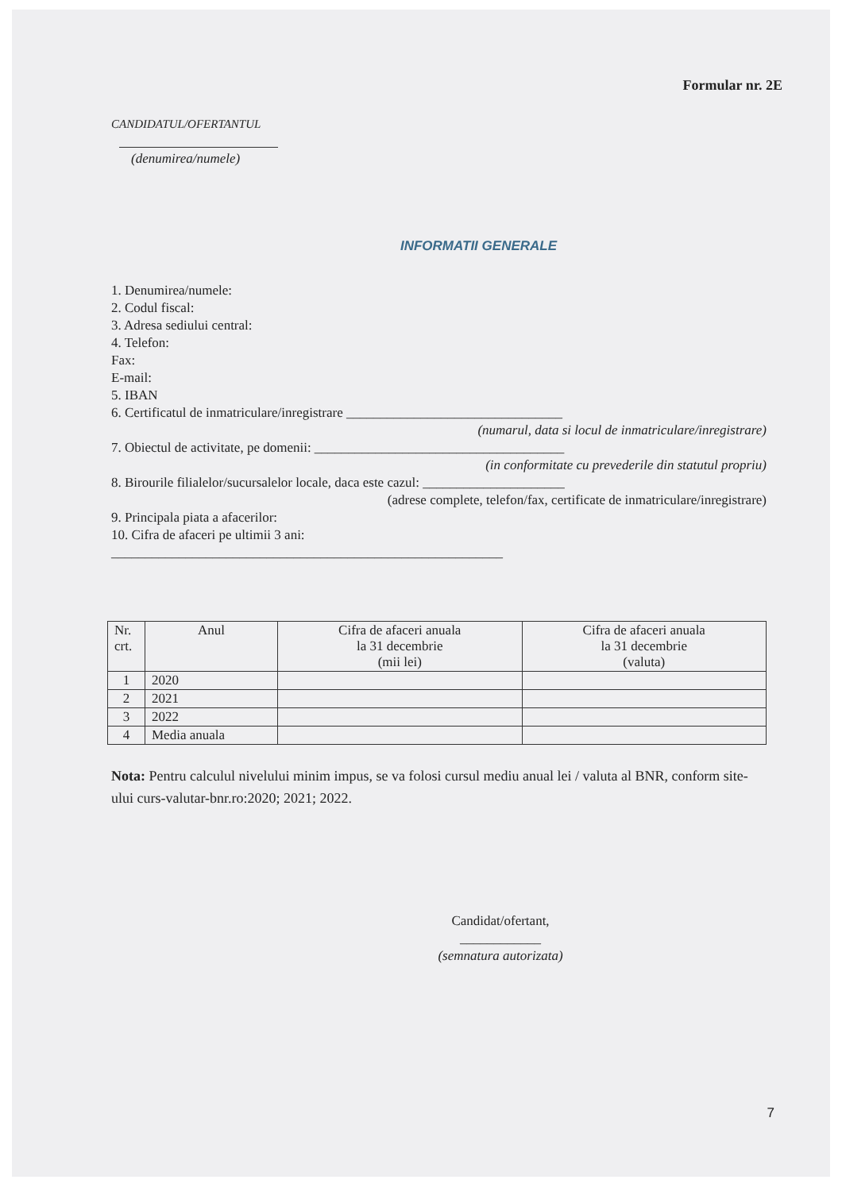Formular nr. 2E
CANDIDATUL/OFERTANTUL
(denumirea/numele)
INFORMATII GENERALE
1. Denumirea/numele:
2. Codul fiscal:
3. Adresa sediului central:
4. Telefon:
Fax:
E-mail:
5. IBAN
6. Certificatul de inmatriculare/inregistrare ________________________________
(numarul, data si locul de inmatriculare/inregistrare)
7. Obiectul de activitate, pe domenii: _____________________________________
(in conformitate cu prevederile din statutul propriu)
8. Birourile filialelor/sucursalelor locale, daca este cazul: _____________________
(adrese complete, telefon/fax, certificate de inmatriculare/inregistrare)
9. Principala piata a afacerilor:
10. Cifra de afaceri pe ultimii 3 ani:
__________________________________________________________
| Nr. crt. | Anul | Cifra de afaceri anuala la 31 decembrie (mii lei) | Cifra de afaceri anuala la 31 decembrie (valuta) |
| 1 | 2020 | | |
| 2 | 2021 | | |
| 3 | 2022 | | |
| 4 | Media anuala | | |
Nota: Pentru calculul nivelului minim impus, se va folosi cursul mediu anual lei / valuta al BNR, conform site-ului curs-valutar-bnr.ro:2020; 2021; 2022.
Candidat/ofertant,
____________
(semnatura autorizata)
7